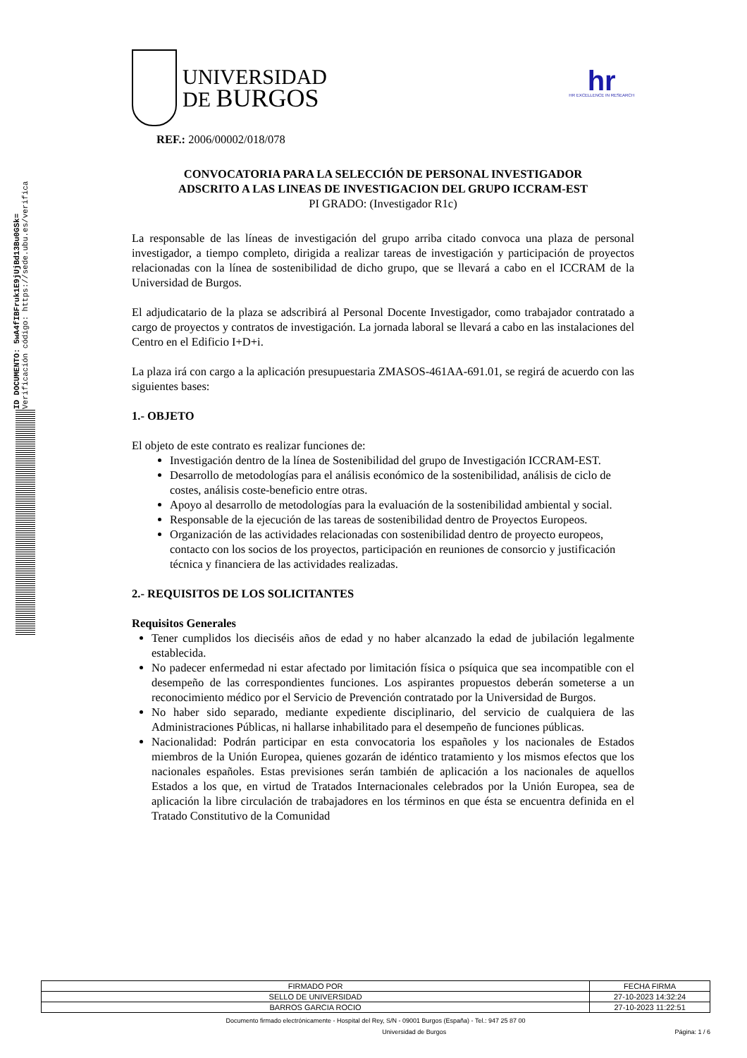ID DOCUMENTO: 5wA4fIBFruk1E9jUjBd13Bu0GSk=
Verificación código: https://sede.ubu.es/verifica
UNIVERSIDAD
DE BURGOS
hr
HR EXCELLENCE IN RESEARCH
REF.: 2006/00002/018/078
CONVOCATORIA PARA LA SELECCIÓN DE PERSONAL INVESTIGADOR
ADSCRITO A LAS LINEAS DE INVESTIGACION DEL GRUPO ICCRAM-EST
PI GRADO: (Investigador R1c)
La responsable de las líneas de investigación del grupo arriba citado convoca una plaza de personal investigador, a tiempo completo, dirigida a realizar tareas de investigación y participación de proyectos relacionadas con la línea de sostenibilidad de dicho grupo, que se llevará a cabo en el ICCRAM de la Universidad de Burgos.
El adjudicatario de la plaza se adscribirá al Personal Docente Investigador, como trabajador contratado a cargo de proyectos y contratos de investigación. La jornada laboral se llevará a cabo en las instalaciones del Centro en el Edificio I+D+i.
La plaza irá con cargo a la aplicación presupuestaria ZMASOS-461AA-691.01, se regirá de acuerdo con las siguientes bases:
1.- OBJETO
El objeto de este contrato es realizar funciones de:
Investigación dentro de la línea de Sostenibilidad del grupo de Investigación ICCRAM-EST.
Desarrollo de metodologías para el análisis económico de la sostenibilidad, análisis de ciclo de costes, análisis coste-beneficio entre otras.
Apoyo al desarrollo de metodologías para la evaluación de la sostenibilidad ambiental y social.
Responsable de la ejecución de las tareas de sostenibilidad dentro de Proyectos Europeos.
Organización de las actividades relacionadas con sostenibilidad dentro de proyecto europeos, contacto con los socios de los proyectos, participación en reuniones de consorcio y justificación técnica y financiera de las actividades realizadas.
2.- REQUISITOS DE LOS SOLICITANTES
Requisitos Generales
Tener cumplidos los dieciséis años de edad y no haber alcanzado la edad de jubilación legalmente establecida.
No padecer enfermedad ni estar afectado por limitación física o psíquica que sea incompatible con el desempeño de las correspondientes funciones. Los aspirantes propuestos deberán someterse a un reconocimiento médico por el Servicio de Prevención contratado por la Universidad de Burgos.
No haber sido separado, mediante expediente disciplinario, del servicio de cualquiera de las Administraciones Públicas, ni hallarse inhabilitado para el desempeño de funciones públicas.
Nacionalidad: Podrán participar en esta convocatoria los españoles y los nacionales de Estados miembros de la Unión Europea, quienes gozarán de idéntico tratamiento y los mismos efectos que los nacionales españoles. Estas previsiones serán también de aplicación a los nacionales de aquellos Estados a los que, en virtud de Tratados Internacionales celebrados por la Unión Europea, sea de aplicación la libre circulación de trabajadores en los términos en que ésta se encuentra definida en el Tratado Constitutivo de la Comunidad
| FIRMADO POR | FECHA FIRMA |
| --- | --- |
| SELLO DE UNIVERSIDAD | 27-10-2023 14:32:24 |
| BARROS GARCIA ROCIO | 27-10-2023 11:22:51 |
Documento firmado electrónicamente - Hospital del Rey, S/N - 09001 Burgos (España) - Tel.: 947 25 87 00
Universidad de Burgos Página: 1 / 6